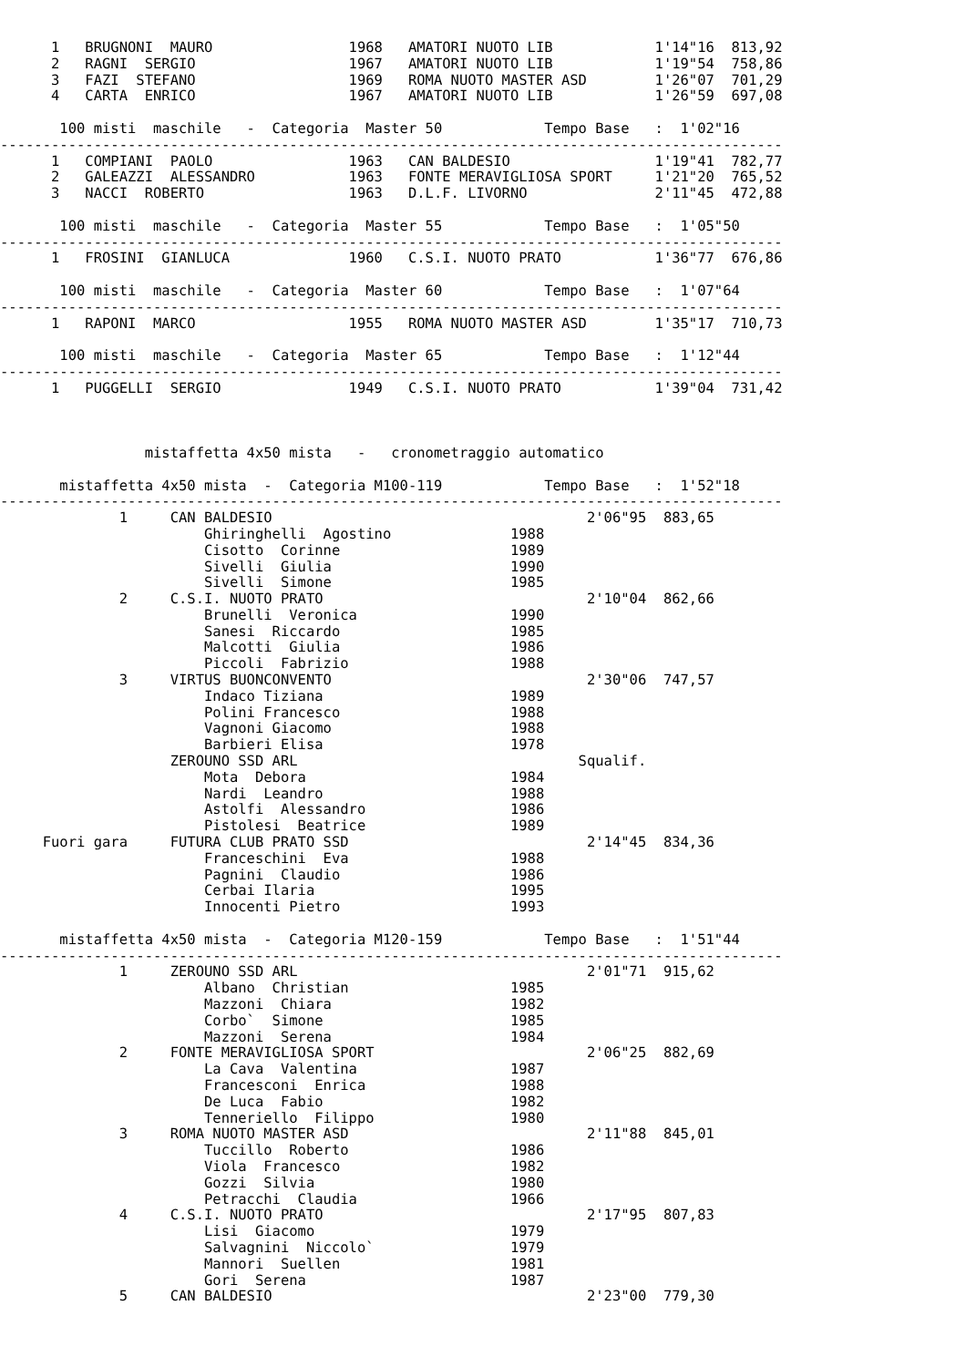1   BRUGNONI  MAURO                1968   AMATORI NUOTO LIB            1'14"16  813,92
      2   RAGNI  SERGIO                  1967   AMATORI NUOTO LIB            1'19"54  758,86
      3   FAZI  STEFANO                  1969   ROMA NUOTO MASTER ASD        1'26"07  701,29
      4   CARTA  ENRICO                  1967   AMATORI NUOTO LIB            1'26"59  697,08

       100 misti  maschile   -  Categoria  Master 50            Tempo Base   :  1'02"16
--------------------------------------------------------------------------------------------
      1   COMPIANI  PAOLO                1963   CAN BALDESIO                 1'19"41  782,77
      2   GALEAZZI  ALESSANDRO           1963   FONTE MERAVIGLIOSA SPORT     1'21"20  765,52
      3   NACCI  ROBERTO                 1963   D.L.F. LIVORNO               2'11"45  472,88

       100 misti  maschile   -  Categoria  Master 55            Tempo Base   :  1'05"50
--------------------------------------------------------------------------------------------
      1   FROSINI  GIANLUCA              1960   C.S.I. NUOTO PRATO           1'36"77  676,86

       100 misti  maschile   -  Categoria  Master 60            Tempo Base   :  1'07"64
--------------------------------------------------------------------------------------------
      1   RAPONI  MARCO                  1955   ROMA NUOTO MASTER ASD        1'35"17  710,73

       100 misti  maschile   -  Categoria  Master 65            Tempo Base   :  1'12"44
--------------------------------------------------------------------------------------------
      1   PUGGELLI  SERGIO               1949   C.S.I. NUOTO PRATO           1'39"04  731,42



                 mistaffetta 4x50 mista   -   cronometraggio automatico

       mistaffetta 4x50 mista  -  Categoria M100-119            Tempo Base   :  1'52"18
--------------------------------------------------------------------------------------------
              1     CAN BALDESIO                                     2'06"95  883,65
                        Ghiringhelli  Agostino              1988
                        Cisotto  Corinne                    1989
                        Sivelli  Giulia                     1990
                        Sivelli  Simone                     1985
              2     C.S.I. NUOTO PRATO                               2'10"04  862,66
                        Brunelli  Veronica                  1990
                        Sanesi  Riccardo                    1985
                        Malcotti  Giulia                    1986
                        Piccoli  Fabrizio                   1988
              3     VIRTUS BUONCONVENTO                              2'30"06  747,57
                        Indaco Tiziana                      1989
                        Polini Francesco                    1988
                        Vagnoni Giacomo                     1988
                        Barbieri Elisa                      1978
                    ZEROUNO SSD ARL                                 Squalif.
                        Mota  Debora                        1984
                        Nardi  Leandro                      1988
                        Astolfi  Alessandro                 1986
                        Pistolesi  Beatrice                 1989
     Fuori gara     FUTURA CLUB PRATO SSD                            2'14"45  834,36
                        Franceschini  Eva                   1988
                        Pagnini  Claudio                    1986
                        Cerbai Ilaria                       1995
                        Innocenti Pietro                    1993

       mistaffetta 4x50 mista  -  Categoria M120-159            Tempo Base   :  1'51"44
--------------------------------------------------------------------------------------------
              1     ZEROUNO SSD ARL                                  2'01"71  915,62
                        Albano  Christian                   1985
                        Mazzoni  Chiara                     1982
                        Corbo`  Simone                      1985
                        Mazzoni  Serena                     1984
              2     FONTE MERAVIGLIOSA SPORT                         2'06"25  882,69
                        La Cava  Valentina                  1987
                        Francesconi  Enrica                 1988
                        De Luca  Fabio                      1982
                        Tenneriello  Filippo                1980
              3     ROMA NUOTO MASTER ASD                            2'11"88  845,01
                        Tuccillo  Roberto                   1986
                        Viola  Francesco                    1982
                        Gozzi  Silvia                       1980
                        Petracchi  Claudia                  1966
              4     C.S.I. NUOTO PRATO                               2'17"95  807,83
                        Lisi  Giacomo                       1979
                        Salvagnini  Niccolo`                1979
                        Mannori  Suellen                    1981
                        Gori  Serena                        1987
              5     CAN BALDESIO                                     2'23"00  779,30